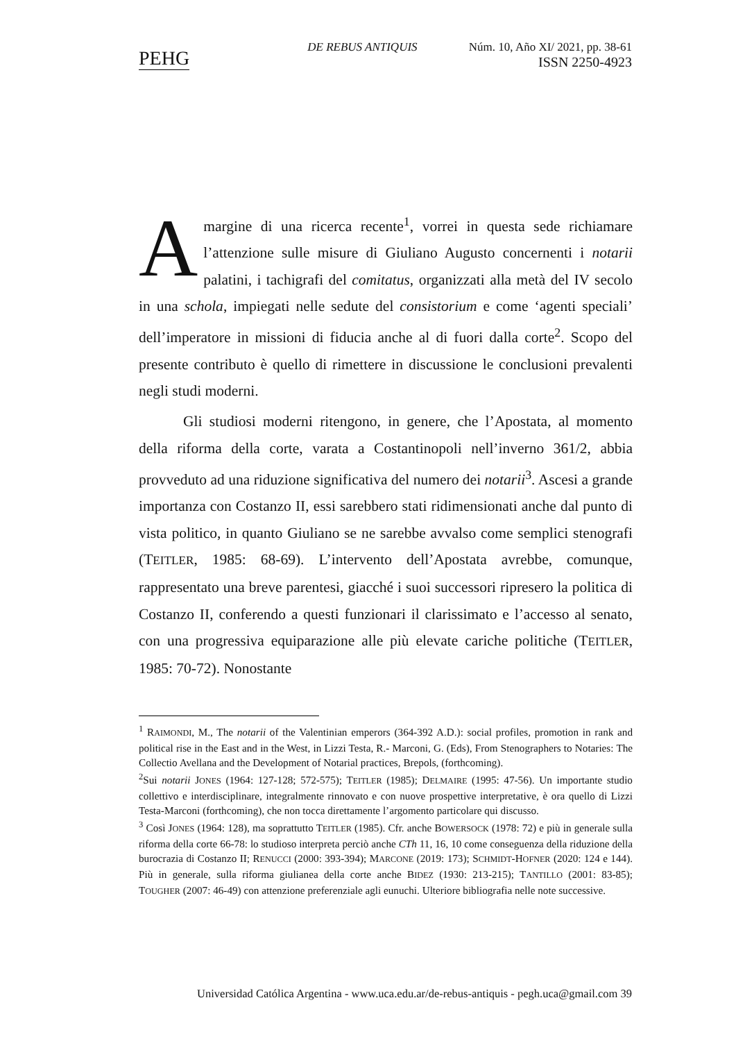PEHG
DE REBUS ANTIQUIS Núm. 10, Año XI/ 2021, pp. 38-61
ISSN 2250-4923
A margine di una ricerca recente<sup>1</sup>, vorrei in questa sede richiamare l’attenzione sulle misure di Giuliano Augusto concernenti i notarii palatini, i tachigrafi del comitatus, organizzati alla metà del IV secolo in una schola, impiegati nelle sedute del consistorium e come ‘agenti speciali’ dell’imperatore in missioni di fiducia anche al di fuori dalla corte<sup>2</sup>. Scopo del presente contributo è quello di rimettere in discussione le conclusioni prevalenti negli studi moderni.
Gli studiosi moderni ritengono, in genere, che l’Apostata, al momento della riforma della corte, varata a Costantinopoli nell’inverno 361/2, abbia provveduto ad una riduzione significativa del numero dei notarii<sup>3</sup>. Ascesi a grande importanza con Costanzo II, essi sarebbero stati ridimensionati anche dal punto di vista politico, in quanto Giuliano se ne sarebbe avvalso come semplici stenografi (TEITLER, 1985: 68-69). L’intervento dell’Apostata avrebbe, comunque, rappresentato una breve parentesi, giacché i suoi successori ripresero la politica di Costanzo II, conferendo a questi funzionari il clarissimato e l’accesso al senato, con una progressiva equiparazione alle più elevate cariche politiche (TEITLER, 1985: 70-72). Nonostante
<sup>1</sup> RAIMONDI, M., The notarii of the Valentinian emperors (364-392 A.D.): social profiles, promotion in rank and political rise in the East and in the West, in Lizzi Testa, R.- Marconi, G. (Eds), From Stenographers to Notaries: The Collectio Avellana and the Development of Notarial practices, Brepols, (forthcoming).
<sup>2</sup> Sui notarii JONES (1964: 127-128; 572-575); TEITLER (1985); DELMAIRE (1995: 47-56). Un importante studio collettivo e interdisciplinare, integralmente rinnovato e con nuove prospettive interpretative, è ora quello di Lizzi Testa-Marconi (forthcoming), che non tocca direttamente l’argomento particolare qui discusso.
<sup>3</sup> Così JONES (1964: 128), ma soprattutto TEITLER (1985). Cfr. anche BOWERSOCK (1978: 72) e più in generale sulla riforma della corte 66-78: lo studioso interpreta perciò anche CTh 11, 16, 10 come conseguenza della riduzione della burocrazia di Costanzo II; RENUCCI (2000: 393-394); MARCONE (2019: 173); SCHMIDT-HOFNER (2020: 124 e 144). Più in generale, sulla riforma giulianea della corte anche BIDEZ (1930: 213-215); TANTILLO (2001: 83-85); TOUGHER (2007: 46-49) con attenzione preferenziale agli eunuchi. Ulteriore bibliografia nelle note successive.
Universidad Católica Argentina - www.uca.edu.ar/de-rebus-antiquis - pegh.uca@gmail.com 39